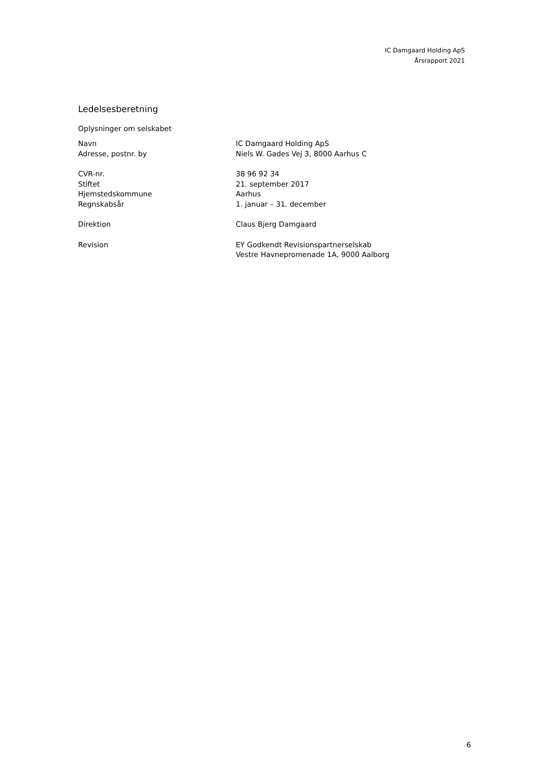IC Damgaard Holding ApS
Årsrapport 2021
Ledelsesberetning
Oplysninger om selskabet
| Navn | IC Damgaard Holding ApS |
| Adresse, postnr. by | Niels W. Gades Vej 3, 8000 Aarhus C |
| CVR-nr. | 38 96 92 34 |
| Stiftet | 21. september 2017 |
| Hjemstedskommune | Aarhus |
| Regnskabsår | 1. januar – 31. december |
| Direktion | Claus Bjerg Damgaard |
| Revision | EY Godkendt Revisionspartnerselskab Vestre Havnepromenade 1A, 9000 Aalborg |
6